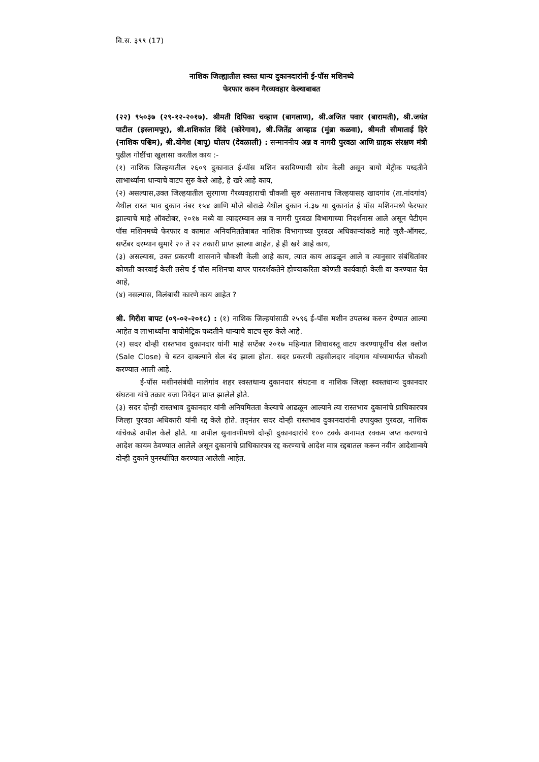वि.स. ३९९ (17)
नाशिक जिल्ह्यातील स्वस्त धान्य दुकानदारांनी ई-पॉस मशिनध्ये
फेरफार करुन गैरव्यवहार केल्याबाबत
(२२) ९५०३७ (२९-१२-२०१७). श्रीमती दिपिका चव्हाण (बागलाण), श्री.अजित पवार (बारामती), श्री.जयंत पाटील (इस्लामपूर), श्री.शशिकांत शिंदे (कोरेगाव), श्री.जितेंद्र आव्हाड (मुंब्रा कळवा), श्रीमती सीमाताई हिरे (नाशिक पश्चिम), श्री.योगेश (बापू) घोलप (देवळाली) : सन्माननीय अन्न व नागरी पुरवठा आणि ग्राहक संरक्षण मंत्री पुढील गोष्टींचा खुलासा करतील काय :-
(१) नाशिक जिल्हयातील २६०९ दुकानात ई-पॉस मशिन बसविण्याची सोय केली असून बायो मेट्रीक पध्दतीने लाभार्थ्यांना धान्याचे वाटप सुरु केले आहे, हे खरे आहे काय,
(२) असल्यास,उक्त जिल्हयातील सुरगाणा गैरव्यवहाराची चौकशी सुरु असतानाच जिल्हयासह खादगांव (ता.नांदगांव) येथील रास्त भाव दुकान नंबर १५४ आणि मौजे बोराळे येथील दुकान नं.३७ या दुकानांत ई पॉस मशिनमध्ये फेरफार झाल्याचे माहे ऑक्टोबर, २०१७ मध्ये वा त्यादरम्यान अन्न व नागरी पुरवठा विभागाच्या निदर्शनास आले असून पेटीएम पॉस मशिनमध्ये फेरफार व कामात अनियमिततेबाबत नाशिक विभागाच्या पुरवठा अधिकाऱ्यांकडे माहे जुलै-ऑगस्ट, सप्टेंबर दरम्यान सुमारे २० ते २२ तकारी प्राप्त झाल्या आहेत, हे ही खरे आहे काय,
(३) असल्यास, उक्त प्रकरणी शासनाने चौकशी केली आहे काय, त्यात काय आढळून आले व त्यानुसार संबंधितांवर कोणती कारवाई केली तसेच ई पॉस मशिनचा वापर पारदर्शकतेने होण्याकरिता कोणती कार्यवाही केली वा करण्यात येत आहे,
(४) नसल्यास, विलंबाची कारणे काय आहेत ?
श्री. गिरीश बापट (०९-०२-२०१८) : (१) नाशिक जिल्हयांसाठी २५९६ ई-पॉस मशीन उपलब्ध करुन देण्यात आल्या आहेत व लाभार्थ्यांना बायोमेट्रिक पध्दतीने धान्याचे वाटप सुरु केले आहे.
(२) सदर दोन्ही रास्तभाव दुकानदार यांनी माहे सप्टेंबर २०१७ महिन्यात शिधावस्तू वाटप करण्यापूर्वीच सेल क्लोज (Sale Close) चे बटन दाबल्याने सेल बंद झाला होता. सदर प्रकरणी तहसीलदार नांदगाव यांच्यामार्फत चौकशी करण्यात आली आहे.
ई-पॉस मशीनसंबंधी मालेगांव शहर स्वस्तधान्य दुकानदार संघटना व नाशिक जिल्हा स्वस्तधान्य दुकानदार संघटना यांचे तक्रार वजा निवेदन प्राप्त झालेले होते.
(३) सदर दोन्ही रास्तभाव दुकानदार यांनी अनियमितता केल्याचे आढळून आल्याने त्या रास्तभाव दुकानांचे प्राधिकारपत्र जिल्हा पुरवठा अधिकारी यांनी रद्द केले होते. तद्नंतर सदर दोन्ही रास्तभाव दुकानदारांनी उपायुक्त पुरवठा, नाशिक यांचेकडे अपील केले होते. या अपील सुनावणीमध्ये दोन्ही दुकानदारांचे १०० टक्के अनामत रक्कम जप्त करण्याचे आदेश कायम ठेवण्यात आलेले असून दुकानांचे प्राधिकारपत्र रद्द करण्याचे आदेश मात्र रद्दबातल करून नवीन आदेशान्वये दोन्ही दुकाने पुनर्स्थापित करण्यात आलेली आहेत.